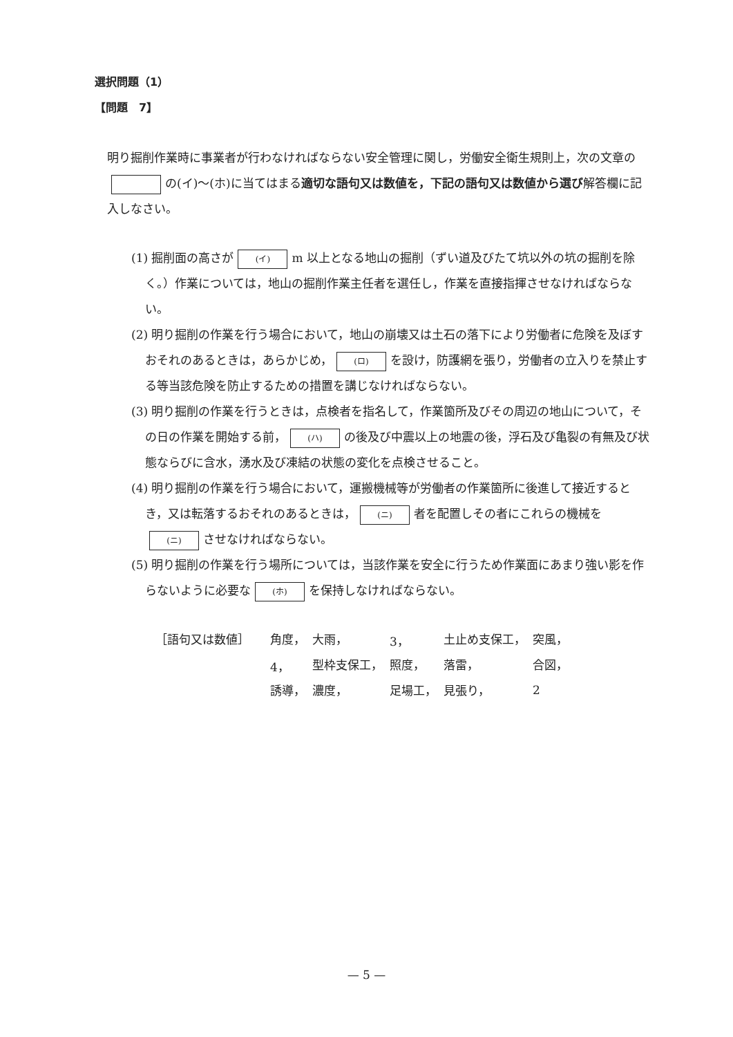選択問題（1）
【問題　7】
明り掘削作業時に事業者が行わなければならない安全管理に関し，労働安全衛生規則上，次の文章の の(イ)～(ホ)に当てはまる適切な語句又は数値を，下記の語句又は数値から選び解答欄に記入しなさい。
(1) 掘削面の高さが (イ) m 以上となる地山の掘削（ずい道及びたて坑以外の坑の掘削を除く。）作業については，地山の掘削作業主任者を選任し，作業を直接指揮させなければならない。
(2) 明り掘削の作業を行う場合において，地山の崩壊又は土石の落下により労働者に危険を及ぼすおそれのあるときは，あらかじめ， (ロ) を設け，防護網を張り，労働者の立入りを禁止する等当該危険を防止するための措置を講じなければならない。
(3) 明り掘削の作業を行うときは，点検者を指名して，作業箇所及びその周辺の地山について，その日の作業を開始する前， (ハ) の後及び中震以上の地震の後，浮石及び亀裂の有無及び状態ならびに含水，湧水及び凍結の状態の変化を点検させること。
(4) 明り掘削の作業を行う場合において，運搬機械等が労働者の作業箇所に後進して接近するとき，又は転落するおそれのあるときは， (ニ) 者を配置しその者にこれらの機械を (ニ) させなければならない。
(5) 明り掘削の作業を行う場所については，当該作業を安全に行うため作業面にあまり強い影を作らないように必要な (ホ) を保持しなければならない。
| ［語句又は数値］ | 角度， | 大雨， | 3， | 土止め支保工， | 突風， |
| | 4， | 型枠支保工， | 照度， | 落雷， | 合図， |
| | 誘導， | 濃度， | 足場工， | 見張り， | 2 |
— 5 —